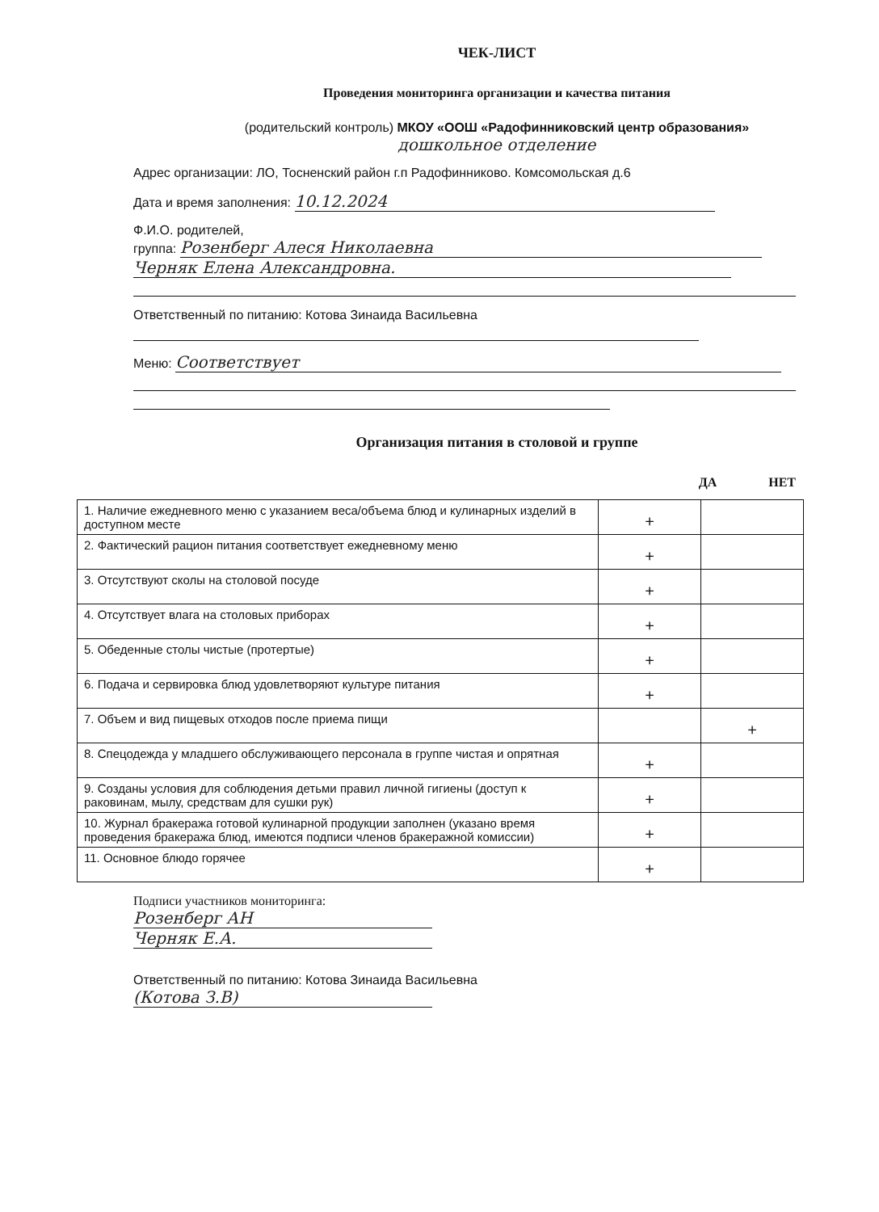ЧЕК-ЛИСТ
Проведения мониторинга организации и качества питания
(родительский контроль) МКОУ «ООШ «Радофинниковский центр образования»
дошкольное отделение
Адрес организации: ЛО, Тосненский район г.п Радофинниково. Комсомольская д.6
Дата и время заполнения: 10.12.2024
Ф.И.О. родителей,
группа: Розенберг Алеся Николаевна
Черняк Елена Александровна.
Ответственный по питанию: Котова Зинаида Васильевна
Меню: Соответствует
Организация питания в столовой и группе
ДА НЕТ
| 1. Наличие ежедневного меню с указанием веса/объема блюд и кулинарных изделий в доступном месте | + | |
| 2. Фактический рацион питания соответствует ежедневному меню | + | |
| 3. Отсутствуют сколы на столовой посуде | + | |
| 4. Отсутствует влага на столовых приборах | + | |
| 5. Обеденные столы чистые (протертые) | + | |
| 6. Подача и сервировка блюд удовлетворяют культуре питания | + | |
| 7. Объем и вид пищевых отходов после приема пищи | | + |
| 8. Спецодежда у младшего обслуживающего персонала в группе чистая и опрятная | + | |
| 9. Созданы условия для соблюдения детьми правил личной гигиены (доступ к раковинам, мылу, средствам для сушки рук) | + | |
| 10. Журнал бракеража готовой кулинарной продукции заполнен (указано время проведения бракеража блюд, имеются подписи членов бракеражной комиссии) | + | |
| 11. Основное блюдо горячее | + | |
Подписи участников мониторинга:
Розенберг АН
Черняк Е.А.
Ответственный по питанию: Котова Зинаида Васильевна
(Котова З.В)